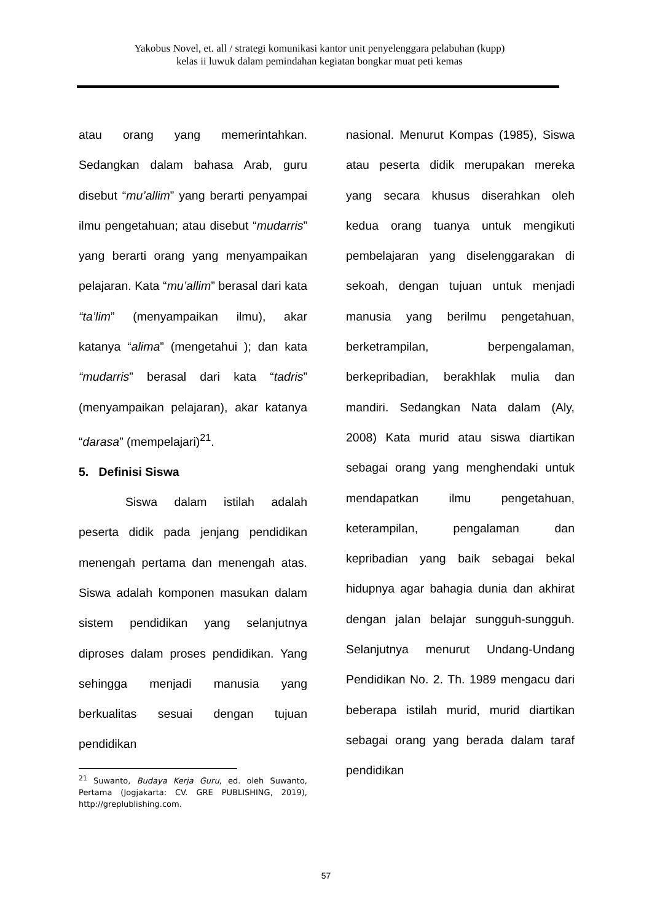Yakobus Novel, et. all / strategi komunikasi kantor unit penyelenggara pelabuhan (kupp)
kelas ii luwuk dalam pemindahan kegiatan bongkar muat peti kemas
atau orang yang memerintahkan. Sedangkan dalam bahasa Arab, guru disebut “mu’allim” yang berarti penyampai ilmu pengetahuan; atau disebut “mudarris” yang berarti orang yang menyampaikan pelajaran. Kata “mu’allim” berasal dari kata “ta’lim” (menyampaikan ilmu), akar katanya “alima” (mengetahui ); dan kata “mudarris” berasal dari kata “tadris” (menyampaikan pelajaran), akar katanya “darasa” (mempelajari)<sup>21</sup>.
5. Definisi Siswa
Siswa dalam istilah adalah peserta didik pada jenjang pendidikan menengah pertama dan menengah atas. Siswa adalah komponen masukan dalam sistem pendidikan yang selanjutnya diproses dalam proses pendidikan. Yang sehingga menjadi manusia yang berkualitas sesuai dengan tujuan pendidikan
<sup>21</sup> Suwanto, Budaya Kerja Guru, ed. oleh Suwanto, Pertama (Jogjakarta: CV. GRE PUBLISHING, 2019), http://greplublishing.com.
nasional. Menurut Kompas (1985), Siswa atau peserta didik merupakan mereka yang secara khusus diserahkan oleh kedua orang tuanya untuk mengikuti pembelajaran yang diselenggarakan di sekoah, dengan tujuan untuk menjadi manusia yang berilmu pengetahuan, berketrampilan, berpengalaman, berkepribadian, berakhlak mulia dan mandiri. Sedangkan Nata dalam (Aly, 2008) Kata murid atau siswa diartikan sebagai orang yang menghendaki untuk mendapatkan ilmu pengetahuan, keterampilan, pengalaman dan kepribadian yang baik sebagai bekal hidupnya agar bahagia dunia dan akhirat dengan jalan belajar sungguh-sungguh. Selanjutnya menurut Undang-Undang Pendidikan No. 2. Th. 1989 mengacu dari beberapa istilah murid, murid diartikan sebagai orang yang berada dalam taraf pendidikan
57